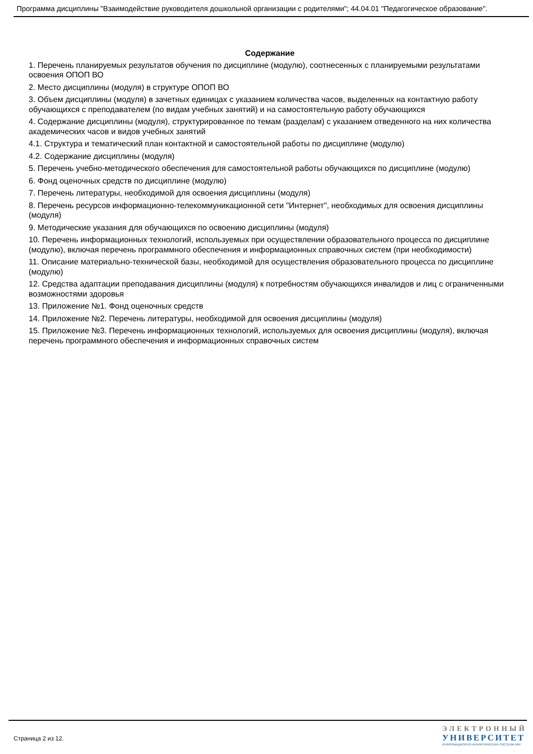Программа дисциплины "Взаимодействие руководителя дошкольной организации с родителями"; 44.04.01 "Педагогическое образование".
Содержание
1. Перечень планируемых результатов обучения по дисциплине (модулю), соотнесенных с планируемыми результатами освоения ОПОП ВО
2. Место дисциплины (модуля) в структуре ОПОП ВО
3. Объем дисциплины (модуля) в зачетных единицах с указанием количества часов, выделенных на контактную работу обучающихся с преподавателем (по видам учебных занятий) и на самостоятельную работу обучающихся
4. Содержание дисциплины (модуля), структурированное по темам (разделам) с указанием отведенного на них количества академических часов и видов учебных занятий
4.1. Структура и тематический план контактной и самостоятельной работы по дисциплине (модулю)
4.2. Содержание дисциплины (модуля)
5. Перечень учебно-методического обеспечения для самостоятельной работы обучающихся по дисциплине (модулю)
6. Фонд оценочных средств по дисциплине (модулю)
7. Перечень литературы, необходимой для освоения дисциплины (модуля)
8. Перечень ресурсов информационно-телекоммуникационной сети "Интернет", необходимых для освоения дисциплины (модуля)
9. Методические указания для обучающихся по освоению дисциплины (модуля)
10. Перечень информационных технологий, используемых при осуществлении образовательного процесса по дисциплине (модулю), включая перечень программного обеспечения и информационных справочных систем (при необходимости)
11. Описание материально-технической базы, необходимой для осуществления образовательного процесса по дисциплине (модулю)
12. Средства адаптации преподавания дисциплины (модуля) к потребностям обучающихся инвалидов и лиц с ограниченными возможностями здоровья
13. Приложение №1. Фонд оценочных средств
14. Приложение №2. Перечень литературы, необходимой для освоения дисциплины (модуля)
15. Приложение №3. Перечень информационных технологий, используемых для освоения дисциплины (модуля), включая перечень программного обеспечения и информационных справочных систем
Страница 2 из 12.
ЭЛЕКТРОННЫЙ
УНИВЕРСИТЕТ
ИНФОРМАЦИОННО-АНАЛИТИЧЕСКАЯ СИСТЕМА КФУ